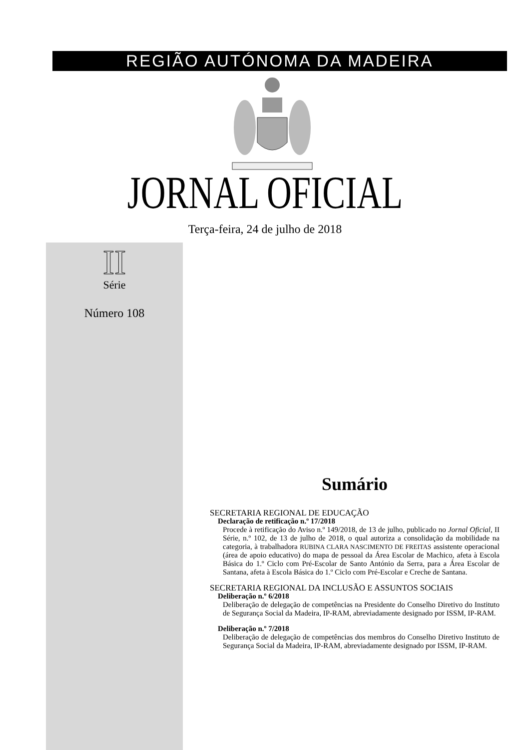REGIÃO AUTÓNOMA DA MADEIRA
JORNAL OFICIAL
Terça-feira, 24 de julho de 2018
II
Série
Número 108
Sumário
SECRETARIA REGIONAL DE EDUCAÇÃO
Declaração de retificação n.º 17/2018
Procede à retificação do Aviso n.º 149/2018, de 13 de julho, publicado no Jornal Oficial, II Série, n.º 102, de 13 de julho de 2018, o qual autoriza a consolidação da mobilidade na categoria, à trabalhadora RUBINA CLARA NASCIMENTO DE FREITAS assistente operacional (área de apoio educativo) do mapa de pessoal da Área Escolar de Machico, afeta à Escola Básica do 1.º Ciclo com Pré-Escolar de Santo António da Serra, para a Área Escolar de Santana, afeta à Escola Básica do 1.º Ciclo com Pré-Escolar e Creche de Santana.
SECRETARIA REGIONAL DA INCLUSÃO E ASSUNTOS SOCIAIS
Deliberação n.º 6/2018
Deliberação de delegação de competências na Presidente do Conselho Diretivo do Instituto de Segurança Social da Madeira, IP-RAM, abreviadamente designado por ISSM, IP-RAM.
Deliberação n.º 7/2018
Deliberação de delegação de competências dos membros do Conselho Diretivo Instituto de Segurança Social da Madeira, IP-RAM, abreviadamente designado por ISSM, IP-RAM.